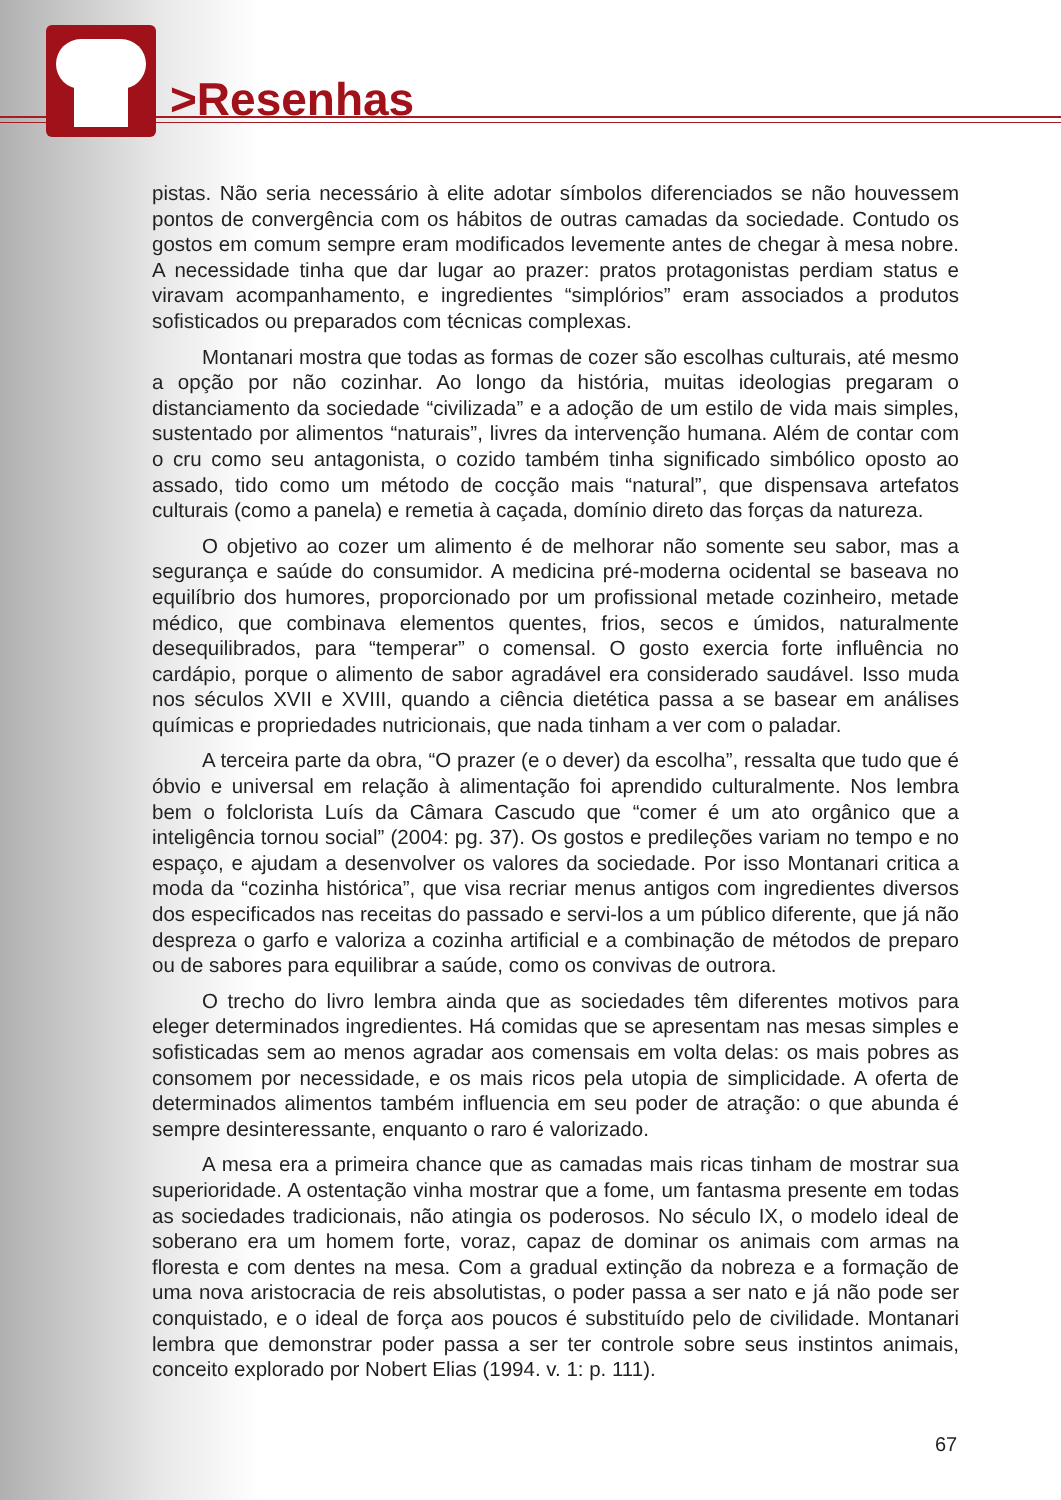>Resenhas
pistas. Não seria necessário à elite adotar símbolos diferenciados se não houvessem pontos de convergência com os hábitos de outras camadas da sociedade. Contudo os gostos em comum sempre eram modificados levemente antes de chegar à mesa nobre. A necessidade tinha que dar lugar ao prazer: pratos protagonistas perdiam status e viravam acompanhamento, e ingredientes “simplórios” eram associados a produtos sofisticados ou preparados com técnicas complexas.
Montanari mostra que todas as formas de cozer são escolhas culturais, até mesmo a opção por não cozinhar. Ao longo da história, muitas ideologias pregaram o distanciamento da sociedade “civilizada” e a adoção de um estilo de vida mais simples, sustentado por alimentos “naturais”, livres da intervenção humana. Além de contar com o cru como seu antagonista, o cozido também tinha significado simbólico oposto ao assado, tido como um método de cocção mais “natural”, que dispensava artefatos culturais (como a panela) e remetia à caçada, domínio direto das forças da natureza.
O objetivo ao cozer um alimento é de melhorar não somente seu sabor, mas a segurança e saúde do consumidor. A medicina pré-moderna ocidental se baseava no equilíbrio dos humores, proporcionado por um profissional metade cozinheiro, metade médico, que combinava elementos quentes, frios, secos e úmidos, naturalmente desequilibrados, para “temperar” o comensal. O gosto exercia forte influência no cardápio, porque o alimento de sabor agradável era considerado saudável. Isso muda nos séculos XVII e XVIII, quando a ciência dietética passa a se basear em análises químicas e propriedades nutricionais, que nada tinham a ver com o paladar.
A terceira parte da obra, “O prazer (e o dever) da escolha”, ressalta que tudo que é óbvio e universal em relação à alimentação foi aprendido culturalmente. Nos lembra bem o folclorista Luís da Câmara Cascudo que “comer é um ato orgânico que a inteligência tornou social” (2004: pg. 37). Os gostos e predileções variam no tempo e no espaço, e ajudam a desenvolver os valores da sociedade. Por isso Montanari critica a moda da “cozinha histórica”, que visa recriar menus antigos com ingredientes diversos dos especificados nas receitas do passado e servi-los a um público diferente, que já não despreza o garfo e valoriza a cozinha artificial e a combinação de métodos de preparo ou de sabores para equilibrar a saúde, como os convivas de outrora.
O trecho do livro lembra ainda que as sociedades têm diferentes motivos para eleger determinados ingredientes. Há comidas que se apresentam nas mesas simples e sofisticadas sem ao menos agradar aos comensais em volta delas: os mais pobres as consomem por necessidade, e os mais ricos pela utopia de simplicidade. A oferta de determinados alimentos também influencia em seu poder de atração: o que abunda é sempre desinteressante, enquanto o raro é valorizado.
A mesa era a primeira chance que as camadas mais ricas tinham de mostrar sua superioridade. A ostentação vinha mostrar que a fome, um fantasma presente em todas as sociedades tradicionais, não atingia os poderosos. No século IX, o modelo ideal de soberano era um homem forte, voraz, capaz de dominar os animais com armas na floresta e com dentes na mesa. Com a gradual extinção da nobreza e a formação de uma nova aristocracia de reis absolutistas, o poder passa a ser nato e já não pode ser conquistado, e o ideal de força aos poucos é substituído pelo de civilidade. Montanari lembra que demonstrar poder passa a ser ter controle sobre seus instintos animais, conceito explorado por Nobert Elias (1994. v. 1: p. 111).
67